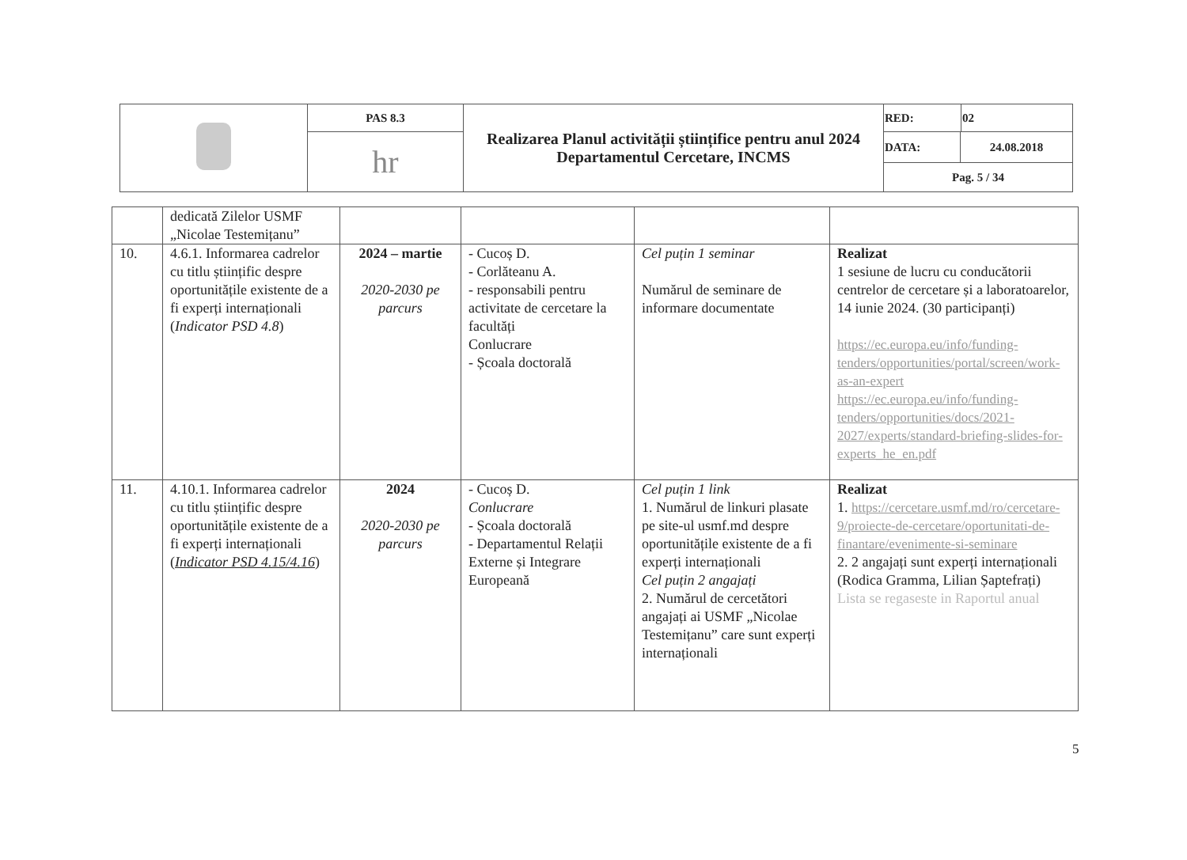| | PAS 8.3 | Realizarea Planul activității științifice pentru anul 2024 Departamentul Cercetare, INCMS | RED: | 02 |
| | hr | | / DATA: / 24.08.2018 / / Pag. 5 / 34 / / | |
| | dedicată Zilelor USMF „Nicolae Testemițanu” | | | | |
| 10. | 4.6.1. Informarea cadrelor cu titlu științific despre oportunitățile existente de a fi experți internaționali ( Indicator PSD 4.8 ) | 2024 – martie 2020-2030 pe parcurs | - Cucoș D. - Corlăteanu A. - responsabili pentru activitate de cercetare la facultăți Conlucrare - Școala doctorală | Cel puțin 1 seminar Numărul de seminare de informare documentate | Realizat 1 sesiune de lucru cu conducătorii centrelor de cercetare și a laboratoarelor, 14 iunie 2024. (30 participanți) https://ec.europa.eu/info/funding-tenders/opportunities/portal/screen/work-as-an-expert https://ec.europa.eu/info/funding-tenders/opportunities/docs/2021-2027/experts/standard-briefing-slides-for-experts_he_en.pdf |
| 11. | 4.10.1. Informarea cadrelor cu titlu științific despre oportunitățile existente de a fi experți internaționali ( Indicator PSD 4.15/4.16 ) | 2024 2020-2030 pe parcurs | - Cucoș D. Conlucrare - Școala doctorală - Departamentul Relații Externe și Integrare Europeană | Cel puțin 1 link 1. Numărul de linkuri plasate pe site-ul usmf.md despre oportunitățile existente de a fi experți internaționali Cel puțin 2 angajați 2. Numărul de cercetători angajați ai USMF „Nicolae Testemițanu” care sunt experți internaționali | Realizat 1. https://cercetare.usmf.md/ro/cercetare-9/proiecte-de-cercetare/oportunitati-de-finantare/evenimente-si-seminare 2. 2 angajați sunt experți internaționali (Rodica Gramma, Lilian Șaptefrați) Lista se regaseste in Raportul anual |
5